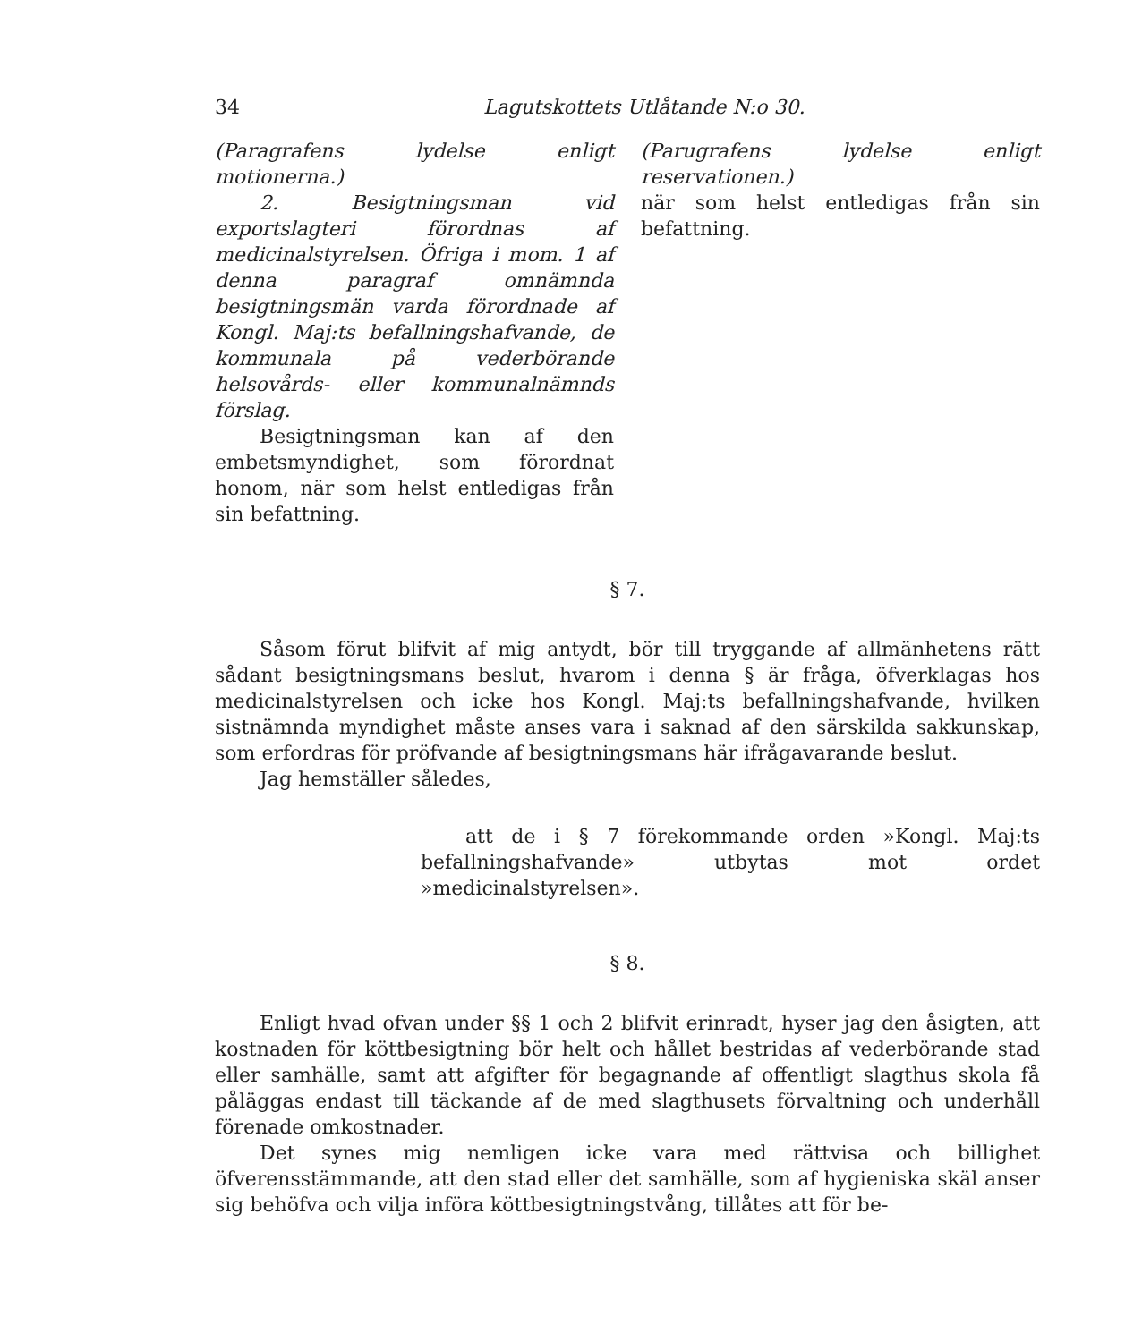34 Lagutskottets Utlåtande N:o 30.
(Paragrafens lydelse enligt motionerna.)
2. Besigtningsman vid exportslagteri förordnas af medicinalstyrelsen. Öfriga i mom. 1 af denna paragraf omnämnda besigtningsmän varda förordnade af Kongl. Maj:ts befallningshafvande, de kommunala på vederbörande helsovårds- eller kommunalnämnds förslag.
Besigtningsman kan af den embetsmyndighet, som förordnat honom, när som helst entledigas från sin befattning.
(Parugrafens lydelse enligt reservationen.)
när som helst entledigas från sin befattning.
§ 7.
Såsom förut blifvit af mig antydt, bör till tryggande af allmänhetens rätt sådant besigtningsmans beslut, hvarom i denna § är fråga, öfverklagas hos medicinalstyrelsen och icke hos Kongl. Maj:ts befallningshafvande, hvilken sistnämnda myndighet måste anses vara i saknad af den särskilda sakkunskap, som erfordras för pröfvande af besigtningsmans här ifrågavarande beslut.
Jag hemställer således,
att de i § 7 förekommande orden »Kongl. Maj:ts befallningshafvande» utbytas mot ordet »medicinalstyrelsen».
§ 8.
Enligt hvad ofvan under §§ 1 och 2 blifvit erinradt, hyser jag den åsigten, att kostnaden för köttbesigtning bör helt och hållet bestridas af vederbörande stad eller samhälle, samt att afgifter för begagnande af offentligt slagthus skola få påläggas endast till täckande af de med slagthusets förvaltning och underhåll förenade omkostnader.
Det synes mig nemligen icke vara med rättvisa och billighet öfverensstämmande, att den stad eller det samhälle, som af hygieniska skäl anser sig behöfva och vilja införa köttbesigtningstvång, tillåtes att för be-